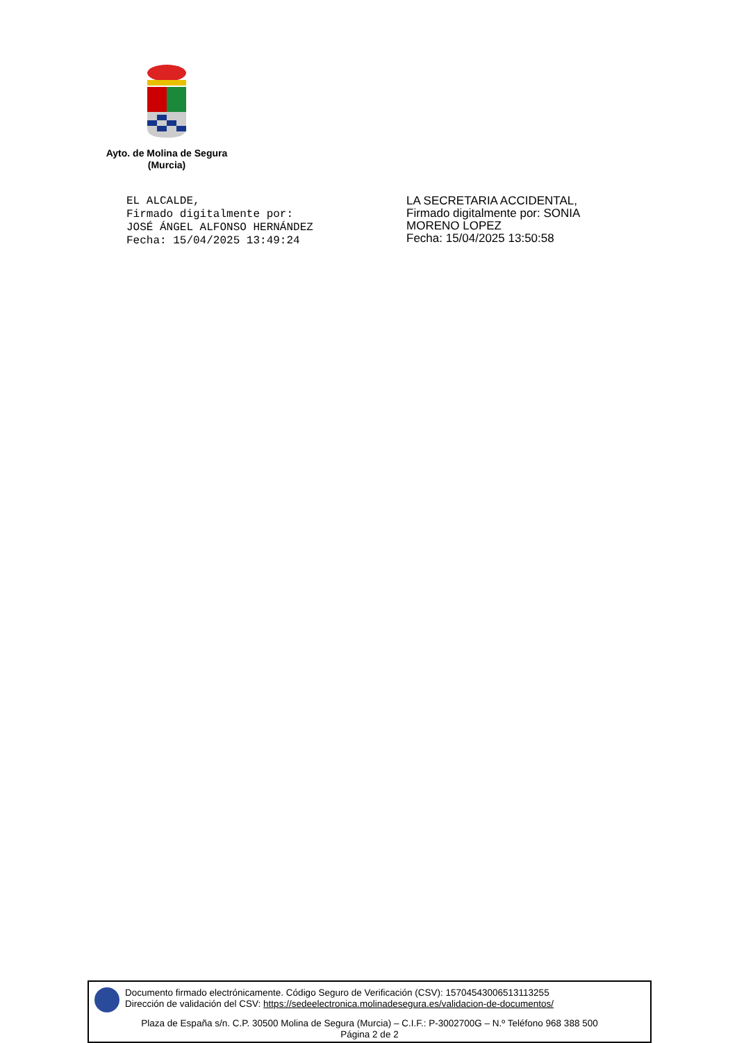Ayto. de Molina de Segura
(Murcia)
EL ALCALDE,
Firmado digitalmente por:
JOSÉ ÁNGEL ALFONSO HERNÁNDEZ
Fecha: 15/04/2025 13:49:24
LA SECRETARIA ACCIDENTAL,
Firmado digitalmente por: SONIA
MORENO LOPEZ
Fecha: 15/04/2025 13:50:58
Documento firmado electrónicamente. Código Seguro de Verificación (CSV): 15704543006513113255
Dirección de validación del CSV: https://sedeelectronica.molinadesegura.es/validacion-de-documentos/
Plaza de España s/n. C.P. 30500 Molina de Segura (Murcia) – C.I.F.: P-3002700G – N.º Teléfono 968 388 500
Página 2 de 2